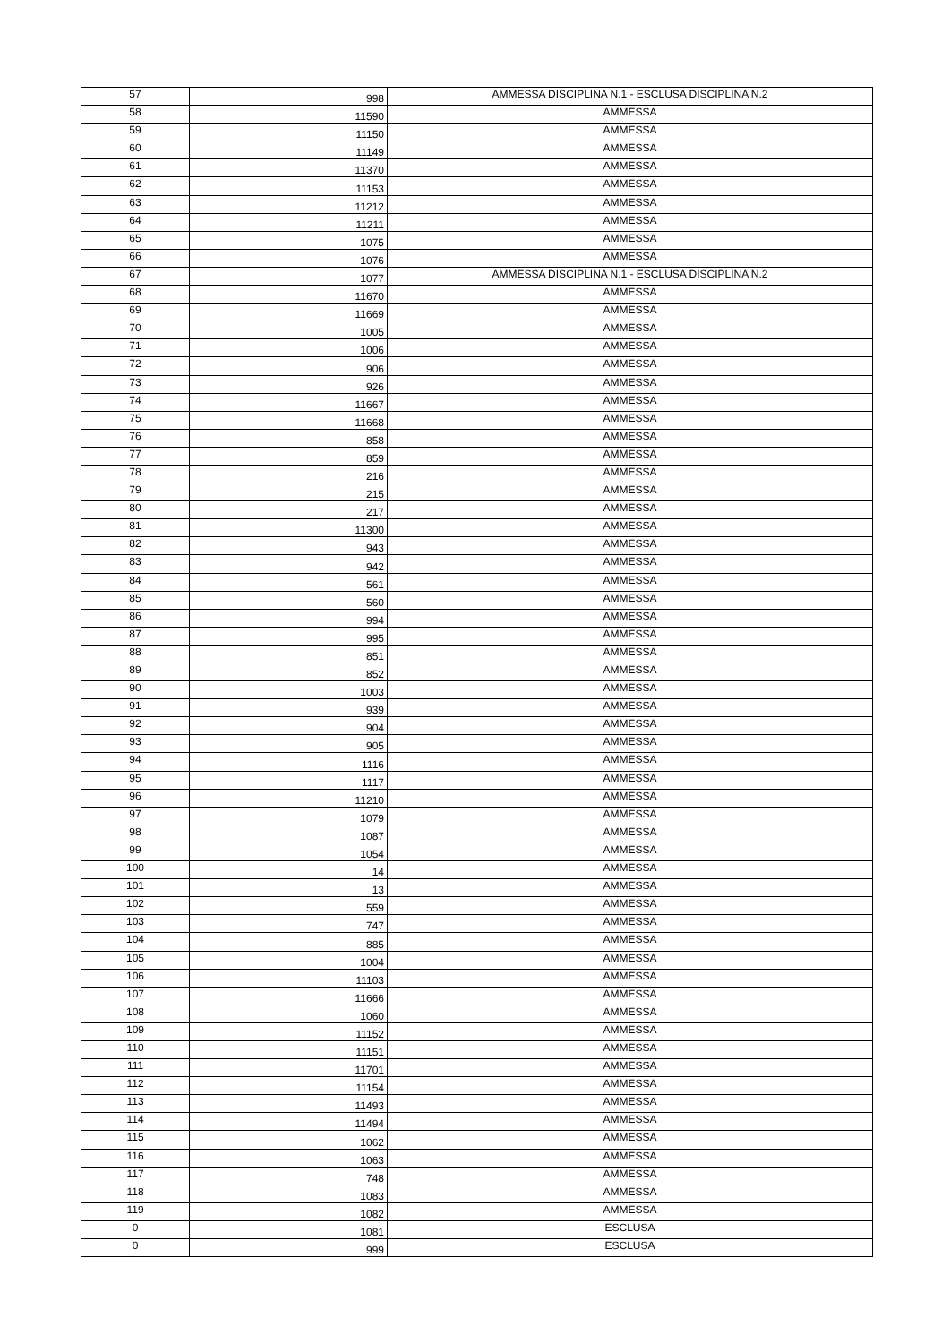| 57 | 998 | AMMESSA DISCIPLINA N.1 - ESCLUSA DISCIPLINA N.2 |
| 58 | 11590 | AMMESSA |
| 59 | 11150 | AMMESSA |
| 60 | 11149 | AMMESSA |
| 61 | 11370 | AMMESSA |
| 62 | 11153 | AMMESSA |
| 63 | 11212 | AMMESSA |
| 64 | 11211 | AMMESSA |
| 65 | 1075 | AMMESSA |
| 66 | 1076 | AMMESSA |
| 67 | 1077 | AMMESSA DISCIPLINA N.1 - ESCLUSA DISCIPLINA N.2 |
| 68 | 11670 | AMMESSA |
| 69 | 11669 | AMMESSA |
| 70 | 1005 | AMMESSA |
| 71 | 1006 | AMMESSA |
| 72 | 906 | AMMESSA |
| 73 | 926 | AMMESSA |
| 74 | 11667 | AMMESSA |
| 75 | 11668 | AMMESSA |
| 76 | 858 | AMMESSA |
| 77 | 859 | AMMESSA |
| 78 | 216 | AMMESSA |
| 79 | 215 | AMMESSA |
| 80 | 217 | AMMESSA |
| 81 | 11300 | AMMESSA |
| 82 | 943 | AMMESSA |
| 83 | 942 | AMMESSA |
| 84 | 561 | AMMESSA |
| 85 | 560 | AMMESSA |
| 86 | 994 | AMMESSA |
| 87 | 995 | AMMESSA |
| 88 | 851 | AMMESSA |
| 89 | 852 | AMMESSA |
| 90 | 1003 | AMMESSA |
| 91 | 939 | AMMESSA |
| 92 | 904 | AMMESSA |
| 93 | 905 | AMMESSA |
| 94 | 1116 | AMMESSA |
| 95 | 1117 | AMMESSA |
| 96 | 11210 | AMMESSA |
| 97 | 1079 | AMMESSA |
| 98 | 1087 | AMMESSA |
| 99 | 1054 | AMMESSA |
| 100 | 14 | AMMESSA |
| 101 | 13 | AMMESSA |
| 102 | 559 | AMMESSA |
| 103 | 747 | AMMESSA |
| 104 | 885 | AMMESSA |
| 105 | 1004 | AMMESSA |
| 106 | 11103 | AMMESSA |
| 107 | 11666 | AMMESSA |
| 108 | 1060 | AMMESSA |
| 109 | 11152 | AMMESSA |
| 110 | 11151 | AMMESSA |
| 111 | 11701 | AMMESSA |
| 112 | 11154 | AMMESSA |
| 113 | 11493 | AMMESSA |
| 114 | 11494 | AMMESSA |
| 115 | 1062 | AMMESSA |
| 116 | 1063 | AMMESSA |
| 117 | 748 | AMMESSA |
| 118 | 1083 | AMMESSA |
| 119 | 1082 | AMMESSA |
| 0 | 1081 | ESCLUSA |
| 0 | 999 | ESCLUSA |